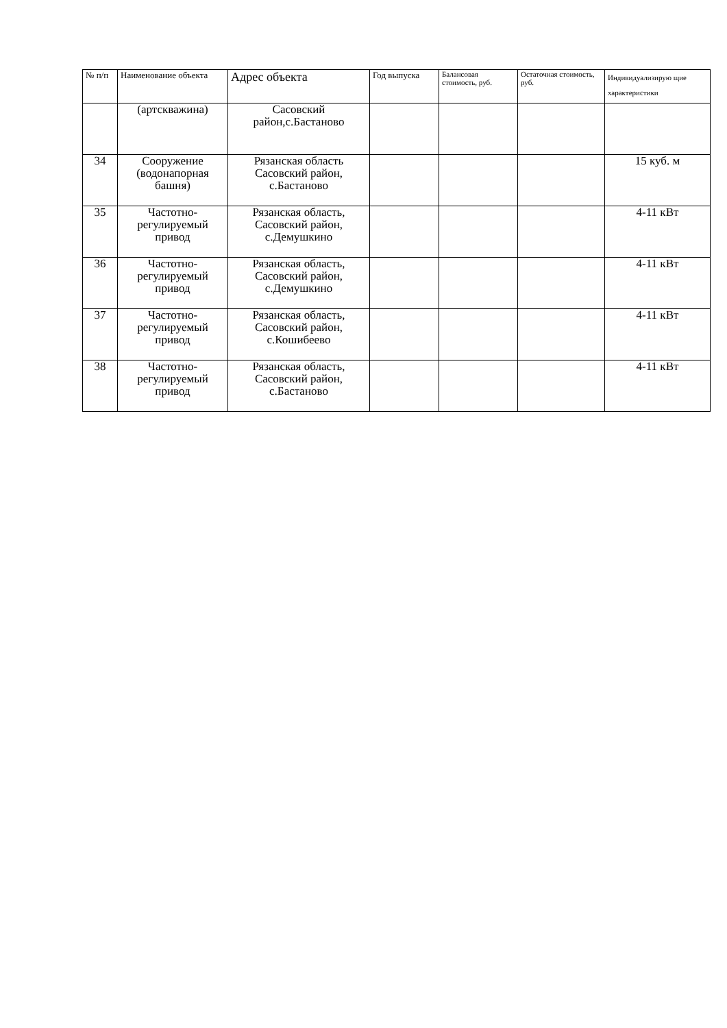| № п/п | Наименование объекта | Адрес объекта | Год выпуска | Балансовая стоимость, руб. | Остаточная стоимость, руб. | Индивидуализирую щие характеристики |
| --- | --- | --- | --- | --- | --- | --- |
| | (артскважина) | Сасовский район,с.Бастаново | | | | |
| 34 | Сооружение (водонапорная башня) | Рязанская область Сасовский район, с.Бастаново | | | | 15 куб. м |
| 35 | Частотно-регулируемый привод | Рязанская область, Сасовский район, с.Демушкино | | | | 4-11 кВт |
| 36 | Частотно-регулируемый привод | Рязанская область, Сасовский район, с.Демушкино | | | | 4-11 кВт |
| 37 | Частотно-регулируемый привод | Рязанская область, Сасовский район, с.Кошибеево | | | | 4-11 кВт |
| 38 | Частотно-регулируемый привод | Рязанская область, Сасовский район, с.Бастаново | | | | 4-11 кВт |